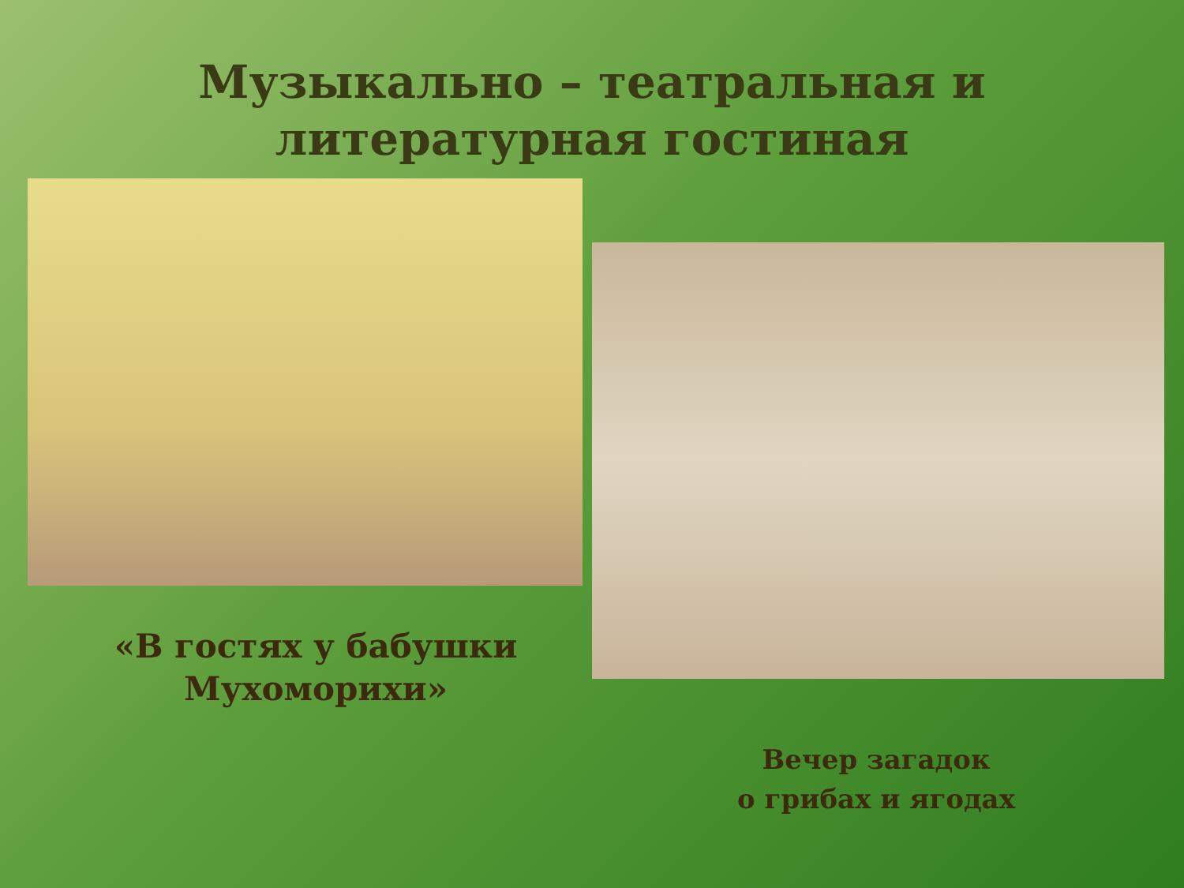Музыкально – театральная и
литературная гостиная
«В гостях у бабушки Мухоморихи»
Вечер загадок
о грибах и ягодах